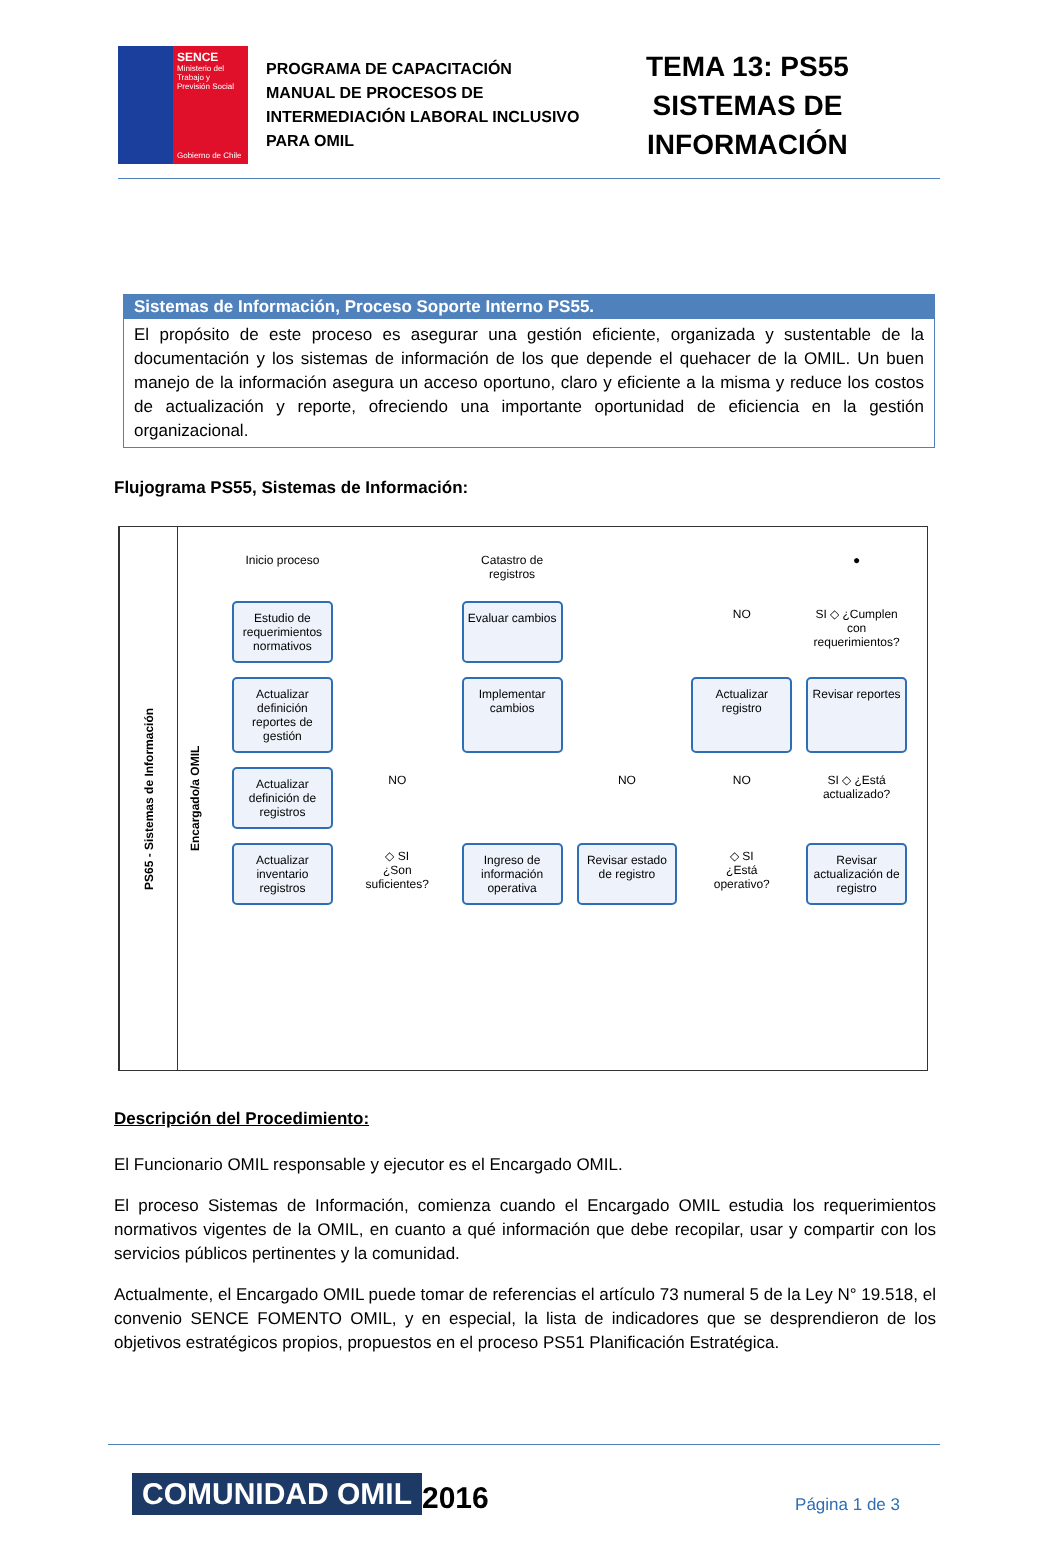SENCE
Ministerio del Trabajo y Previsión Social
Gobierno de Chile
PROGRAMA DE CAPACITACIÓN
MANUAL DE PROCESOS DE INTERMEDIACIÓN LABORAL INCLUSIVO PARA OMIL
TEMA 13: PS55
SISTEMAS DE
INFORMACIÓN
| Sistemas de Información, Proceso Soporte Interno PS55. |
| --- |
| El propósito de este proceso es asegurar una gestión eficiente, organizada y sustentable de la documentación y los sistemas de información de los que depende el quehacer de la OMIL. Un buen manejo de la información asegura un acceso oportuno, claro y eficiente a la misma y reduce los costos de actualización y reporte, ofreciendo una importante oportunidad de eficiencia en la gestión organizacional. |
Flujograma PS55, Sistemas de Información:
PS65 - Sistemas de Información
Encargado/a OMIL
Inicio proceso
Catastro de registros
●
Estudio de requerimientos normativos
Evaluar cambios
NO
SI ◇ ¿Cumplen con requerimientos?
Actualizar definición reportes de gestión
Implementar cambios
Actualizar registro
Revisar reportes
Actualizar definición de registros
NO
NO
NO
SI ◇ ¿Está actualizado?
Actualizar inventario registros
◇ SI
¿Son suficientes?
Ingreso de información operativa
Revisar estado de registro
◇ SI
¿Está operativo?
Revisar actualización de registro
Descripción del Procedimiento:
El Funcionario OMIL responsable y ejecutor es el Encargado OMIL.
El proceso Sistemas de Información, comienza cuando el Encargado OMIL estudia los requerimientos normativos vigentes de la OMIL, en cuanto a qué información que debe recopilar, usar y compartir con los servicios públicos pertinentes y la comunidad.
Actualmente, el Encargado OMIL puede tomar de referencias el artículo 73 numeral 5 de la Ley N° 19.518, el convenio SENCE FOMENTO OMIL, y en especial, la lista de indicadores que se desprendieron de los objetivos estratégicos propios, propuestos en el proceso PS51 Planificación Estratégica.
COMUNIDAD OMIL 2016
Página 1 de 3